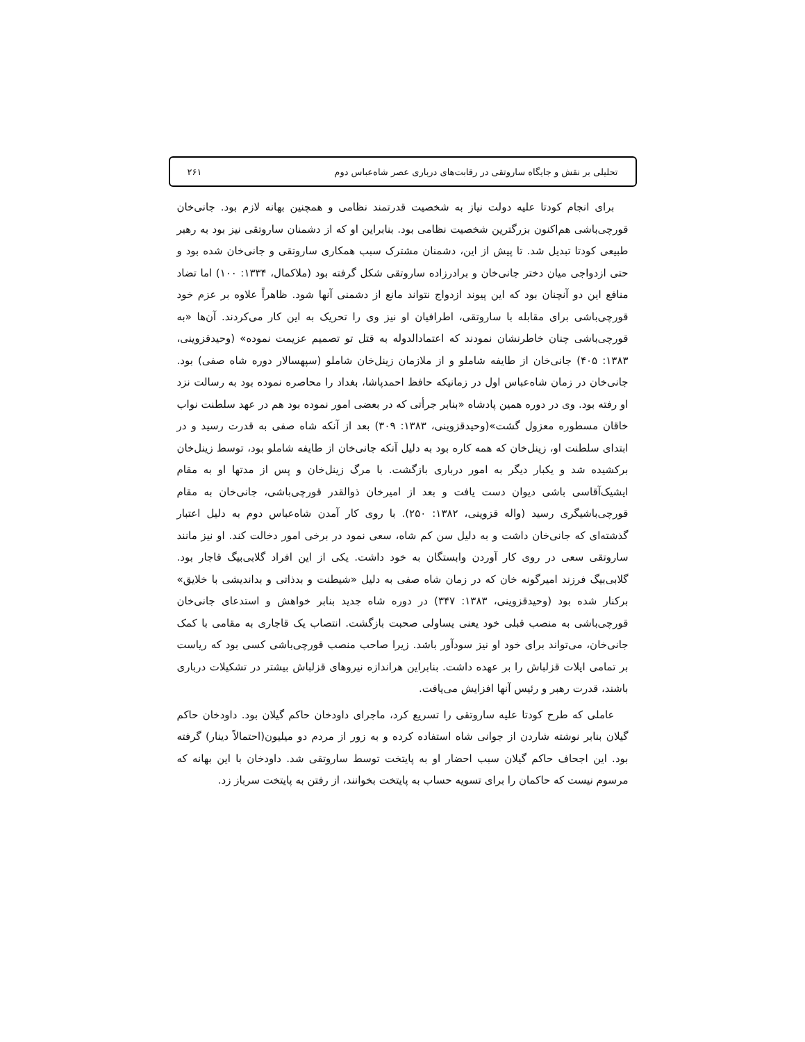تحلیلی بر نقش و جایگاه ساروتقی در رقابت‌های درباری عصر شاه‌عباس دوم ۲۶۱
برای انجام کودتا علیه دولت نیاز به شخصیت قدرتمند نظامی و همچنین بهانه لازم بود. جانی‌خان قورچی‌باشی هم‌اکنون بزرگترین شخصیت نظامی بود. بنابراین او که از دشمنان ساروتقی نیز بود به رهبر طبیعی کودتا تبدیل شد. تا پیش از این، دشمنان مشترک سبب همکاری ساروتقی و جانی‌خان شده بود و حتی ازدواجی میان دختر جانی‌خان و برادرزاده ساروتقی شکل گرفته بود (ملاکمال، ۱۳۳۴: ۱۰۰) اما تضاد منافع این دو آنچنان بود که این پیوند ازدواج نتواند مانع از دشمنی آنها شود. ظاهراً علاوه بر عزم خود قورچی‌باشی برای مقابله با ساروتقی، اطرافیان او نیز وی را تحریک به این کار می‌کردند. آن‌ها «به قورچی‌باشی چنان خاطرنشان نمودند که اعتمادالدوله به قتل تو تصمیم عزیمت نموده» (وحیدقزوینی، ۱۳۸۳: ۴۰۵) جانی‌خان از طایفه شاملو و از ملازمان زینل‌خان شاملو (سپهسالار دوره شاه صفی) بود. جانی‌خان در زمان شاه‌عباس اول در زمانیکه حافظ احمدپاشا، بغداد را محاصره نموده بود به رسالت نزد او رفته بود. وی در دوره همین پادشاه «بنابر جرأتی که در بعضی امور نموده بود هم در عهد سلطنت نواب خاقان مسطوره معزول گشت»(وحیدقزوینی، ۱۳۸۳: ۳۰۹) بعد از آنکه شاه صفی به قدرت رسید و در ابتدای سلطنت او، زینل‌خان که همه کاره بود به دلیل آنکه جانی‌خان از طایفه شاملو بود، توسط زینل‌خان برکشیده شد و یکبار دیگر به امور درباری بازگشت. با مرگ زینل‌خان و پس از مدتها او به مقام ایشیک‌آقاسی باشی دیوان دست یافت و بعد از امیرخان ذوالقدر قورچی‌باشی، جانی‌خان به مقام قورچی‌باشیگری رسید (واله قزوینی، ۱۳۸۲: ۲۵۰). با روی کار آمدن شاه‌عباس دوم به دلیل اعتبار گذشته‌ای که جانی‌خان داشت و به دلیل سن کم شاه، سعی نمود در برخی امور دخالت کند. او نیز مانند ساروتقی سعی در روی کار آوردن وابستگان به خود داشت. یکی از این افراد گلابی‌بیگ قاجار بود. گلابی‌بیگ فرزند امیرگونه خان که در زمان شاه صفی به دلیل «شیطنت و بدذاتی و بداندیشی با خلایق» برکنار شده بود (وحیدقزوینی، ۱۳۸۳: ۳۴۷) در دوره شاه جدید بنابر خواهش و استدعای جانی‌خان قورچی‌باشی به منصب قبلی خود یعنی یساولی صحبت بازگشت. انتصاب یک قاجاری به مقامی با کمک جانی‌خان، می‌تواند برای خود او نیز سودآور باشد. زیرا صاحب منصب قورچی‌باشی کسی بود که ریاست بر تمامی ایلات قزلباش را بر عهده داشت. بنابراین هراندازه نیروهای قزلباش بیشتر در تشکیلات درباری باشند، قدرت رهبر و رئیس آنها افزایش می‌یافت.
عاملی که طرح کودتا علیه ساروتقی را تسریع کرد، ماجرای داودخان حاکم گیلان بود. داودخان حاکم گیلان بنابر نوشته شاردن از جوانی شاه استفاده کرده و به زور از مردم دو میلیون(احتمالاً دینار) گرفته بود. این اجحاف حاکم گیلان سبب احضار او به پایتخت توسط ساروتقی شد. داودخان با این بهانه که مرسوم نیست که حاکمان را برای تسویه حساب به پایتخت بخوانند، از رفتن به پایتخت سرباز زد.